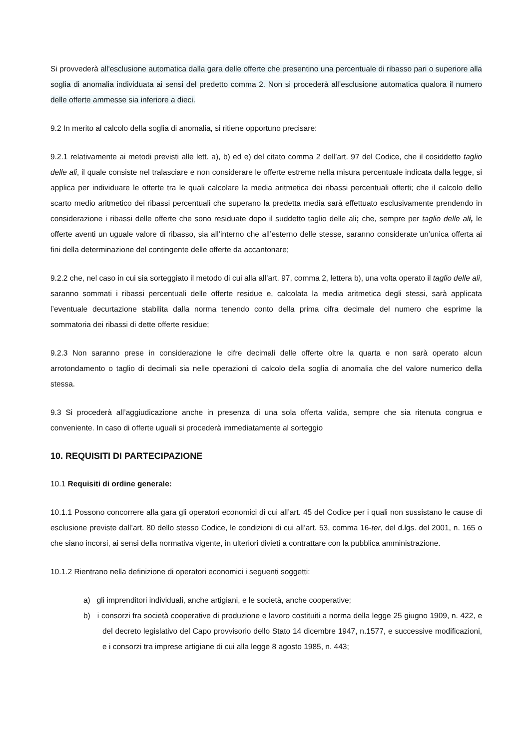Si provvederà all'esclusione automatica dalla gara delle offerte che presentino una percentuale di ribasso pari o superiore alla soglia di anomalia individuata ai sensi del predetto comma 2. Non si procederà all’esclusione automatica qualora il numero delle offerte ammesse sia inferiore a dieci.
9.2 In merito al calcolo della soglia di anomalia, si ritiene opportuno precisare:
9.2.1 relativamente ai metodi previsti alle lett. a), b) ed e) del citato comma 2 dell’art. 97 del Codice, che il cosiddetto taglio delle ali, il quale consiste nel tralasciare e non considerare le offerte estreme nella misura percentuale indicata dalla legge, si applica per individuare le offerte tra le quali calcolare la media aritmetica dei ribassi percentuali offerti; che il calcolo dello scarto medio aritmetico dei ribassi percentuali che superano la predetta media sarà effettuato esclusivamente prendendo in considerazione i ribassi delle offerte che sono residuate dopo il suddetto taglio delle ali; che, sempre per taglio delle ali, le offerte aventi un uguale valore di ribasso, sia all’interno che all’esterno delle stesse, saranno considerate un’unica offerta ai fini della determinazione del contingente delle offerte da accantonare;
9.2.2 che, nel caso in cui sia sorteggiato il metodo di cui alla all’art. 97, comma 2, lettera b), una volta operato il taglio delle ali, saranno sommati i ribassi percentuali delle offerte residue e, calcolata la media aritmetica degli stessi, sarà applicata l’eventuale decurtazione stabilita dalla norma tenendo conto della prima cifra decimale del numero che esprime la sommatoria dei ribassi di dette offerte residue;
9.2.3 Non saranno prese in considerazione le cifre decimali delle offerte oltre la quarta e non sarà operato alcun arrotondamento o taglio di decimali sia nelle operazioni di calcolo della soglia di anomalia che del valore numerico della stessa.
9.3 Si procederà all’aggiudicazione anche in presenza di una sola offerta valida, sempre che sia ritenuta congrua e conveniente. In caso di offerte uguali si procederà immediatamente al sorteggio
10. REQUISITI DI PARTECIPAZIONE
10.1 Requisiti di ordine generale:
10.1.1 Possono concorrere alla gara gli operatori economici di cui all’art. 45 del Codice per i quali non sussistano le cause di esclusione previste dall’art. 80 dello stesso Codice, le condizioni di cui all’art. 53, comma 16-ter, del d.lgs. del 2001, n. 165 o che siano incorsi, ai sensi della normativa vigente, in ulteriori divieti a contrattare con la pubblica amministrazione.
10.1.2 Rientrano nella definizione di operatori economici i seguenti soggetti:
a) gli imprenditori individuali, anche artigiani, e le società, anche cooperative;
b) i consorzi fra società cooperative di produzione e lavoro costituiti a norma della legge 25 giugno 1909, n. 422, e del decreto legislativo del Capo provvisorio dello Stato 14 dicembre 1947, n.1577, e successive modificazioni, e i consorzi tra imprese artigiane di cui alla legge 8 agosto 1985, n. 443;